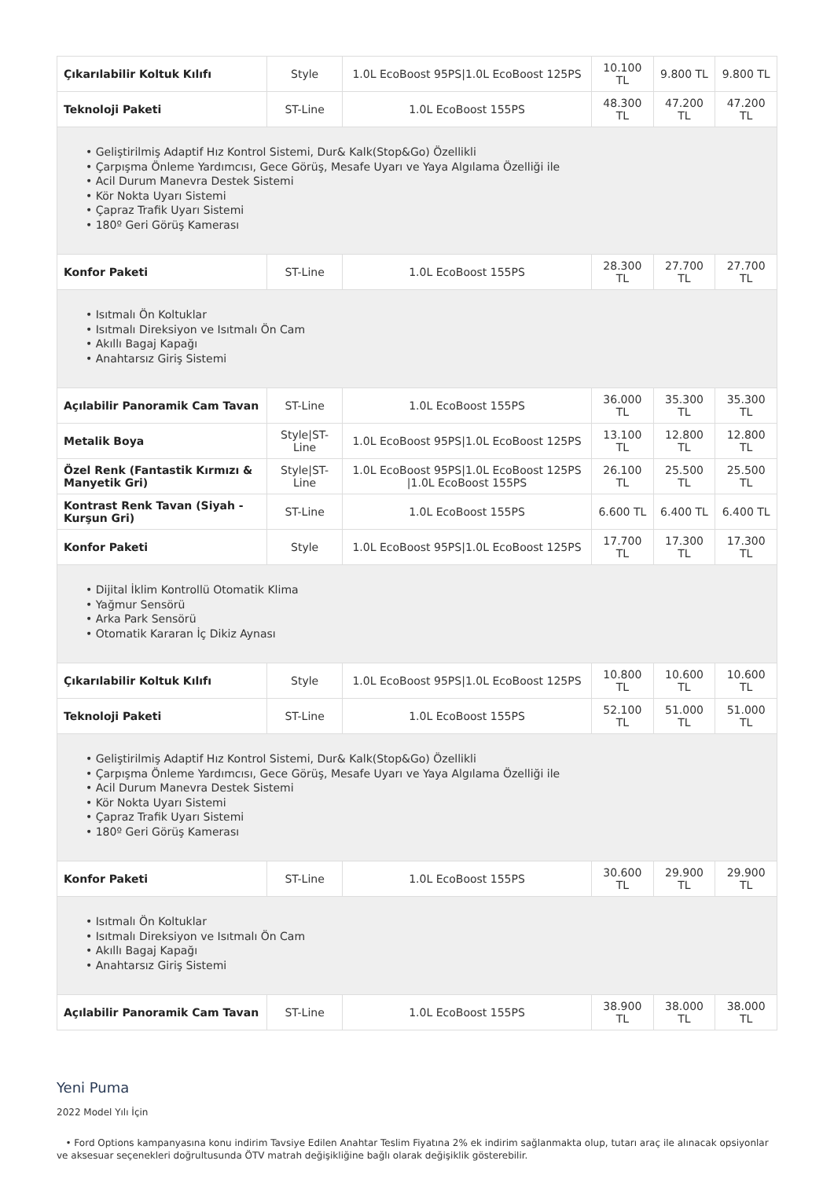| Çıkarılabilir Koltuk Kılıfı | Style | 1.0L EcoBoost 95PS/1.0L EcoBoost 125PS | 10.100 TL | 9.800 TL | 9.800 TL |
| Teknoloji Paketi | ST-Line | 1.0L EcoBoost 155PS | 48.300 TL | 47.200 TL | 47.200 TL |
| • Geliştirilmiş Adaptif Hız Kontrol Sistemi, Dur& Kalk(Stop&Go) Özellikli • Çarpışma Önleme Yardımcısı, Gece Görüş, Mesafe Uyarı ve Yaya Algılama Özelliği ile • Acil Durum Manevra Destek Sistemi • Kör Nokta Uyarı Sistemi • Çapraz Trafik Uyarı Sistemi • 180º Geri Görüş Kamerası | | | | | |
| Konfor Paketi | ST-Line | 1.0L EcoBoost 155PS | 28.300 TL | 27.700 TL | 27.700 TL |
| • Isıtmalı Ön Koltuklar • Isıtmalı Direksiyon ve Isıtmalı Ön Cam • Akıllı Bagaj Kapağı • Anahtarsız Giriş Sistemi | | | | | |
| Açılabilir Panoramik Cam Tavan | ST-Line | 1.0L EcoBoost 155PS | 36.000 TL | 35.300 TL | 35.300 TL |
| Metalik Boya | Style/ST-Line | 1.0L EcoBoost 95PS/1.0L EcoBoost 125PS | 13.100 TL | 12.800 TL | 12.800 TL |
| Özel Renk (Fantastik Kırmızı & Manyetik Gri) | Style/ST-Line | 1.0L EcoBoost 95PS/1.0L EcoBoost 125PS /1.0L EcoBoost 155PS | 26.100 TL | 25.500 TL | 25.500 TL |
| Kontrast Renk Tavan (Siyah -Kurşun Gri) | ST-Line | 1.0L EcoBoost 155PS | 6.600 TL | 6.400 TL | 6.400 TL |
| Konfor Paketi | Style | 1.0L EcoBoost 95PS/1.0L EcoBoost 125PS | 17.700 TL | 17.300 TL | 17.300 TL |
| • Dijital İklim Kontrollü Otomatik Klima • Yağmur Sensörü • Arka Park Sensörü • Otomatik Kararan İç Dikiz Aynası | | | | | |
| Çıkarılabilir Koltuk Kılıfı | Style | 1.0L EcoBoost 95PS/1.0L EcoBoost 125PS | 10.800 TL | 10.600 TL | 10.600 TL |
| Teknoloji Paketi | ST-Line | 1.0L EcoBoost 155PS | 52.100 TL | 51.000 TL | 51.000 TL |
| • Geliştirilmiş Adaptif Hız Kontrol Sistemi, Dur& Kalk(Stop&Go) Özellikli • Çarpışma Önleme Yardımcısı, Gece Görüş, Mesafe Uyarı ve Yaya Algılama Özelliği ile • Acil Durum Manevra Destek Sistemi • Kör Nokta Uyarı Sistemi • Çapraz Trafik Uyarı Sistemi • 180º Geri Görüş Kamerası | | | | | |
| Konfor Paketi | ST-Line | 1.0L EcoBoost 155PS | 30.600 TL | 29.900 TL | 29.900 TL |
| • Isıtmalı Ön Koltuklar • Isıtmalı Direksiyon ve Isıtmalı Ön Cam • Akıllı Bagaj Kapağı • Anahtarsız Giriş Sistemi | | | | | |
| Açılabilir Panoramik Cam Tavan | ST-Line | 1.0L EcoBoost 155PS | 38.900 TL | 38.000 TL | 38.000 TL |
Yeni Puma
2022 Model Yılı İçin
• Ford Options kampanyasına konu indirim Tavsiye Edilen Anahtar Teslim Fiyatına 2% ek indirim sağlanmakta olup, tutarı araç ile alınacak opsiyonlar ve aksesuar seçenekleri doğrultusunda ÖTV matrah değişikliğine bağlı olarak değişiklik gösterebilir.